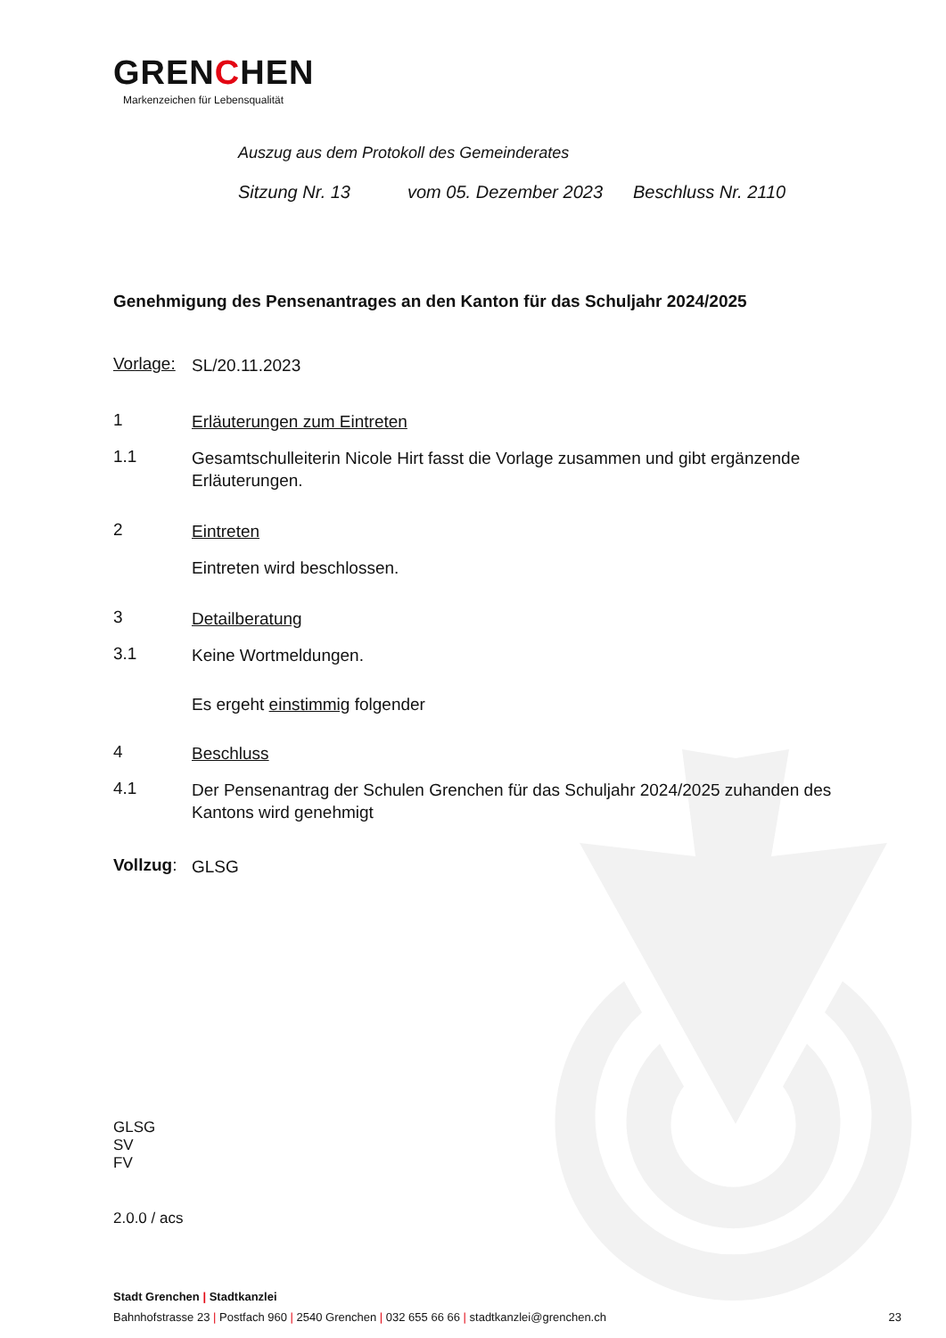GRENCHEN
Markenzeichen für Lebensqualität
Auszug aus dem Protokoll des Gemeinderates
Sitzung Nr. 13 vom 05. Dezember 2023 Beschluss Nr. 2110
Genehmigung des Pensenantrages an den Kanton für das Schuljahr 2024/2025
Vorlage: SL/20.11.2023
1 Erläuterungen zum Eintreten
1.1 Gesamtschulleiterin Nicole Hirt fasst die Vorlage zusammen und gibt ergänzende Erläuterungen.
2 Eintreten
Eintreten wird beschlossen.
3 Detailberatung
3.1 Keine Wortmeldungen.
Es ergeht einstimmig folgender
4 Beschluss
4.1 Der Pensenantrag der Schulen Grenchen für das Schuljahr 2024/2025 zuhanden des Kantons wird genehmigt
Vollzug: GLSG
GLSG
SV
FV
2.0.0 / acs
Stadt Grenchen | Stadtkanzlei
Bahnhofstrasse 23 | Postfach 960 | 2540 Grenchen | 032 655 66 66 | stadtkanzlei@grenchen.ch 23